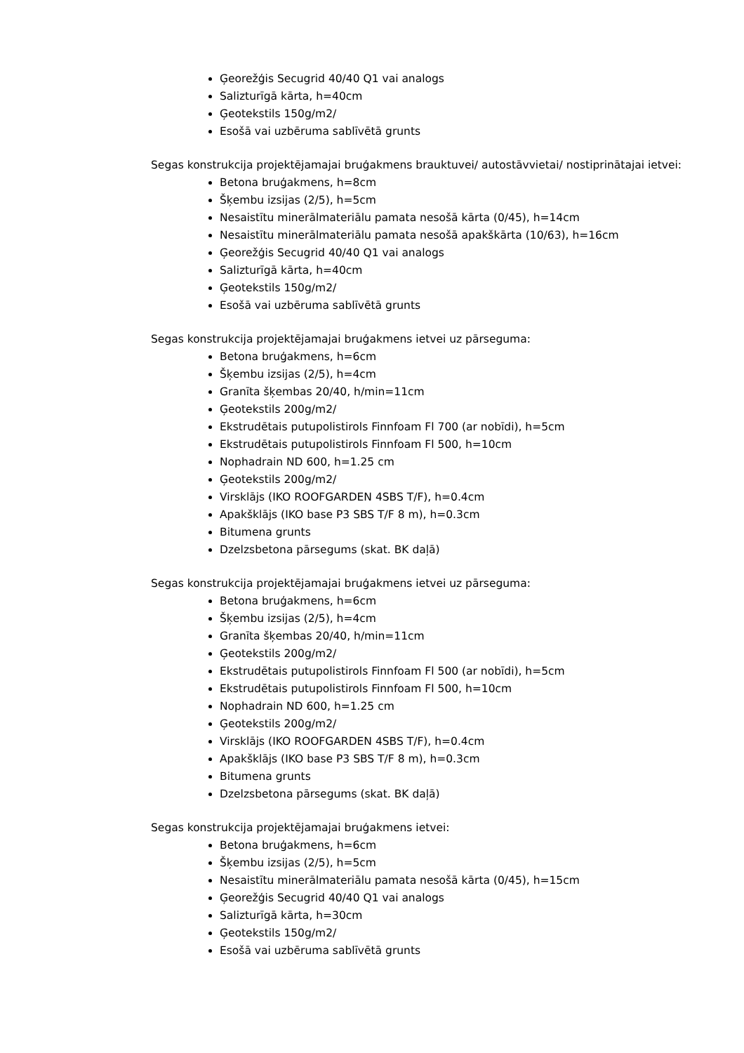Ģeorežģis Secugrid 40/40 Q1 vai analogs
Salizturīgā kārta, h=40cm
Ģeotekstils 150g/m2/
Esošā vai uzbēruma sablīvētā grunts
Segas konstrukcija projektējamajai bruģakmens brauktuvei/ autostāvvietai/ nostiprinātajai ietvei:
Betona bruģakmens, h=8cm
Šķembu izsijas (2/5), h=5cm
Nesaistītu minerālmateriālu pamata nesošā kārta (0/45), h=14cm
Nesaistītu minerālmateriālu pamata nesošā apakškārta (10/63), h=16cm
Ģeorežģis Secugrid 40/40 Q1 vai analogs
Salizturīgā kārta, h=40cm
Ģeotekstils 150g/m2/
Esošā vai uzbēruma sablīvētā grunts
Segas konstrukcija projektējamajai bruģakmens ietvei uz pārseguma:
Betona bruģakmens, h=6cm
Šķembu izsijas (2/5), h=4cm
Granīta šķembas 20/40, h/min=11cm
Ģeotekstils 200g/m2/
Ekstrudētais putupolistirols Finnfoam Fl 700 (ar nobīdi), h=5cm
Ekstrudētais putupolistirols Finnfoam Fl 500, h=10cm
Nophadrain ND 600, h=1.25 cm
Ģeotekstils 200g/m2/
Virsklājs (IKO ROOFGARDEN 4SBS T/F), h=0.4cm
Apakšklājs (IKO base P3 SBS T/F 8 m), h=0.3cm
Bitumena grunts
Dzelzsbetona pārsegums (skat. BK daļā)
Segas konstrukcija projektējamajai bruģakmens ietvei uz pārseguma:
Betona bruģakmens, h=6cm
Šķembu izsijas (2/5), h=4cm
Granīta šķembas 20/40, h/min=11cm
Ģeotekstils 200g/m2/
Ekstrudētais putupolistirols Finnfoam Fl 500 (ar nobīdi), h=5cm
Ekstrudētais putupolistirols Finnfoam Fl 500, h=10cm
Nophadrain ND 600, h=1.25 cm
Ģeotekstils 200g/m2/
Virsklājs (IKO ROOFGARDEN 4SBS T/F), h=0.4cm
Apakšklājs (IKO base P3 SBS T/F 8 m), h=0.3cm
Bitumena grunts
Dzelzsbetona pārsegums (skat. BK daļā)
Segas konstrukcija projektējamajai bruģakmens ietvei:
Betona bruģakmens, h=6cm
Šķembu izsijas (2/5), h=5cm
Nesaistītu minerālmateriālu pamata nesošā kārta (0/45), h=15cm
Ģeorežģis Secugrid 40/40 Q1 vai analogs
Salizturīgā kārta, h=30cm
Ģeotekstils 150g/m2/
Esošā vai uzbēruma sablīvētā grunts